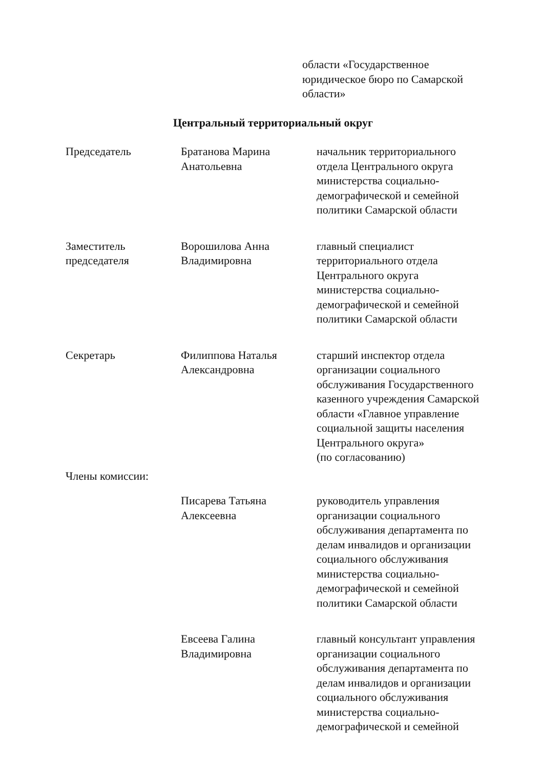области «Государственное
юридическое бюро по Самарской
области»
Центральный территориальный округ
| Председатель | Братанова Марина Анатольевна | начальник территориального отдела Центрального округа министерства социально- демографической и семейной политики Самарской области |
| Заместитель председателя | Ворошилова Анна Владимировна | главный специалист территориального отдела Центрального округа министерства социально- демографической и семейной политики Самарской области |
| Секретарь | Филиппова Наталья Александровна | старший инспектор отдела организации социального обслуживания Государственного казенного учреждения Самарской области «Главное управление социальной защиты населения Центрального округа» (по согласованию) |
| Члены комиссии: | | |
| | Писарева Татьяна Алексеевна | руководитель управления организации социального обслуживания департамента по делам инвалидов и организации социального обслуживания министерства социально- демографической и семейной политики Самарской области |
| | Евсеева Галина Владимировна | главный консультант управления организации социального обслуживания департамента по делам инвалидов и организации социального обслуживания министерства социально- демографической и семейной |